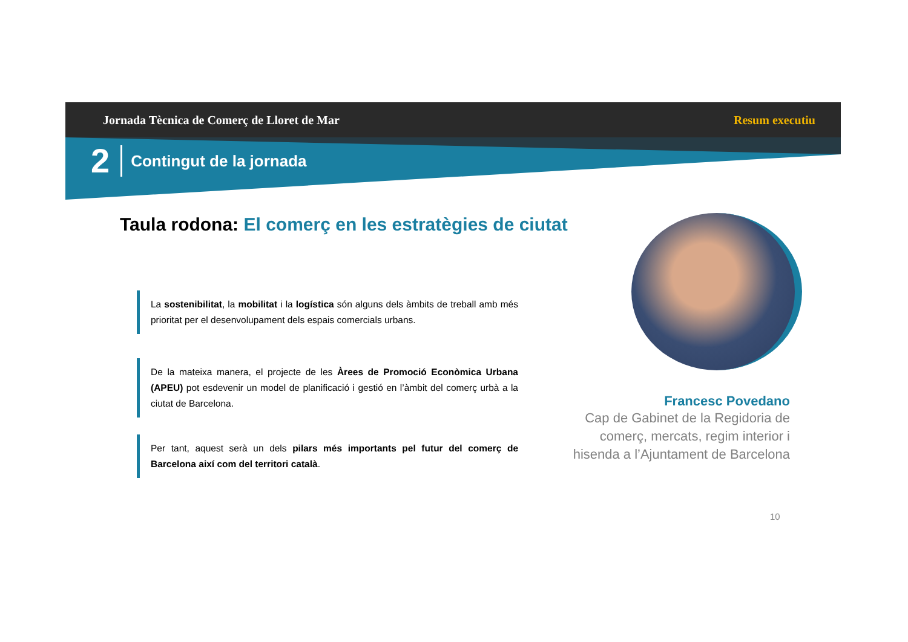Jornada Tècnica de Comerç de Lloret de Mar Resum executiu
2 Contingut de la jornada
Taula rodona: El comerç en les estratègies de ciutat
La sostenibilitat, la mobilitat i la logística són alguns dels àmbits de treball amb més prioritat per el desenvolupament dels espais comercials urbans.
De la mateixa manera, el projecte de les Àrees de Promoció Econòmica Urbana (APEU) pot esdevenir un model de planificació i gestió en l’àmbit del comerç urbà a la ciutat de Barcelona.
Per tant, aquest serà un dels pilars més importants pel futur del comerç de Barcelona així com del territori català.
Francesc Povedano
Cap de Gabinet de la Regidoria de comerç, mercats, regim interior i hisenda a l’Ajuntament de Barcelona
10